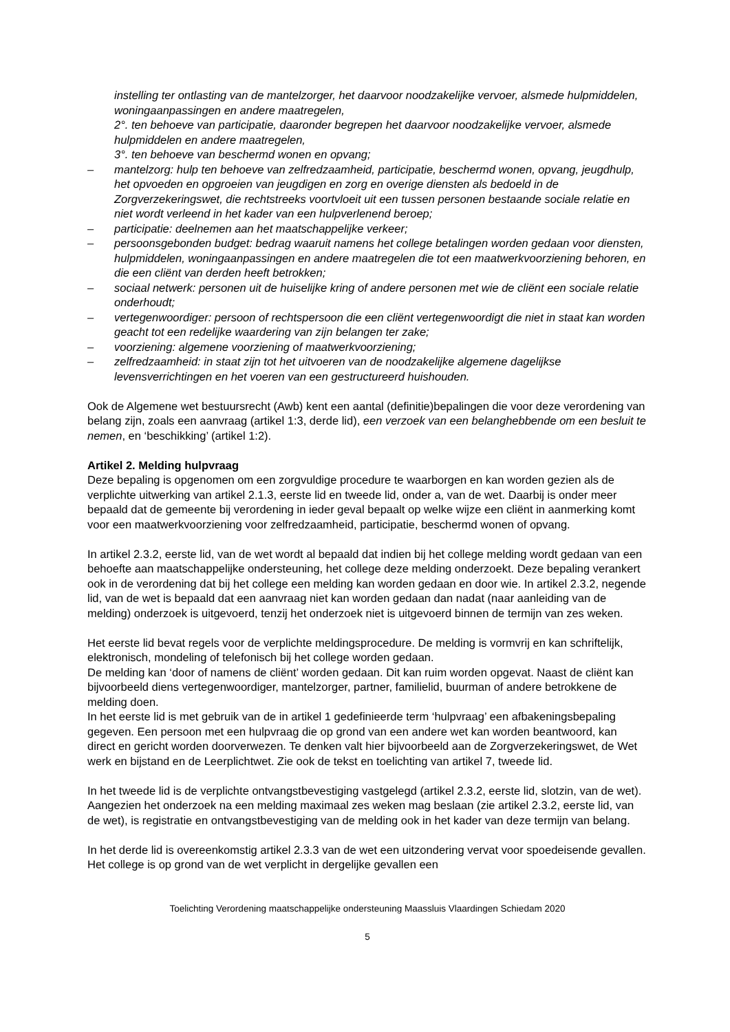instelling ter ontlasting van de mantelzorger, het daarvoor noodzakelijke vervoer, alsmede hulpmiddelen, woningaanpassingen en andere maatregelen,
2°. ten behoeve van participatie, daaronder begrepen het daarvoor noodzakelijke vervoer, alsmede hulpmiddelen en andere maatregelen,
3°. ten behoeve van beschermd wonen en opvang;
– mantelzorg: hulp ten behoeve van zelfredzaamheid, participatie, beschermd wonen, opvang, jeugdhulp, het opvoeden en opgroeien van jeugdigen en zorg en overige diensten als bedoeld in de Zorgverzekeringswet, die rechtstreeks voortvloeit uit een tussen personen bestaande sociale relatie en niet wordt verleend in het kader van een hulpverlenend beroep;
– participatie: deelnemen aan het maatschappelijke verkeer;
– persoonsgebonden budget: bedrag waaruit namens het college betalingen worden gedaan voor diensten, hulpmiddelen, woningaanpassingen en andere maatregelen die tot een maatwerkvoorziening behoren, en die een cliënt van derden heeft betrokken;
– sociaal netwerk: personen uit de huiselijke kring of andere personen met wie de cliënt een sociale relatie onderhoudt;
– vertegenwoordiger: persoon of rechtspersoon die een cliënt vertegenwoordigt die niet in staat kan worden geacht tot een redelijke waardering van zijn belangen ter zake;
– voorziening: algemene voorziening of maatwerkvoorziening;
– zelfredzaamheid: in staat zijn tot het uitvoeren van de noodzakelijke algemene dagelijkse levensverrichtingen en het voeren van een gestructureerd huishouden.
Ook de Algemene wet bestuursrecht (Awb) kent een aantal (definitie)bepalingen die voor deze verordening van belang zijn, zoals een aanvraag (artikel 1:3, derde lid), een verzoek van een belanghebbende om een besluit te nemen, en ‘beschikking’ (artikel 1:2).
Artikel 2. Melding hulpvraag
Deze bepaling is opgenomen om een zorgvuldige procedure te waarborgen en kan worden gezien als de verplichte uitwerking van artikel 2.1.3, eerste lid en tweede lid, onder a, van de wet. Daarbij is onder meer bepaald dat de gemeente bij verordening in ieder geval bepaalt op welke wijze een cliënt in aanmerking komt voor een maatwerkvoorziening voor zelfredzaamheid, participatie, beschermd wonen of opvang.
In artikel 2.3.2, eerste lid, van de wet wordt al bepaald dat indien bij het college melding wordt gedaan van een behoefte aan maatschappelijke ondersteuning, het college deze melding onderzoekt. Deze bepaling verankert ook in de verordening dat bij het college een melding kan worden gedaan en door wie. In artikel 2.3.2, negende lid, van de wet is bepaald dat een aanvraag niet kan worden gedaan dan nadat (naar aanleiding van de melding) onderzoek is uitgevoerd, tenzij het onderzoek niet is uitgevoerd binnen de termijn van zes weken.
Het eerste lid bevat regels voor de verplichte meldingsprocedure. De melding is vormvrij en kan schriftelijk, elektronisch, mondeling of telefonisch bij het college worden gedaan.
De melding kan ‘door of namens de cliënt’ worden gedaan. Dit kan ruim worden opgevat. Naast de cliënt kan bijvoorbeeld diens vertegenwoordiger, mantelzorger, partner, familielid, buurman of andere betrokkene de melding doen.
In het eerste lid is met gebruik van de in artikel 1 gedefinieerde term ‘hulpvraag’ een afbakeningsbepaling gegeven. Een persoon met een hulpvraag die op grond van een andere wet kan worden beantwoord, kan direct en gericht worden doorverwezen. Te denken valt hier bijvoorbeeld aan de Zorgverzekeringswet, de Wet werk en bijstand en de Leerplichtwet. Zie ook de tekst en toelichting van artikel 7, tweede lid.
In het tweede lid is de verplichte ontvangstbevestiging vastgelegd (artikel 2.3.2, eerste lid, slotzin, van de wet). Aangezien het onderzoek na een melding maximaal zes weken mag beslaan (zie artikel 2.3.2, eerste lid, van de wet), is registratie en ontvangstbevestiging van de melding ook in het kader van deze termijn van belang.
In het derde lid is overeenkomstig artikel 2.3.3 van de wet een uitzondering vervat voor spoedeisende gevallen. Het college is op grond van de wet verplicht in dergelijke gevallen een
Toelichting Verordening maatschappelijke ondersteuning Maassluis Vlaardingen Schiedam 2020
5